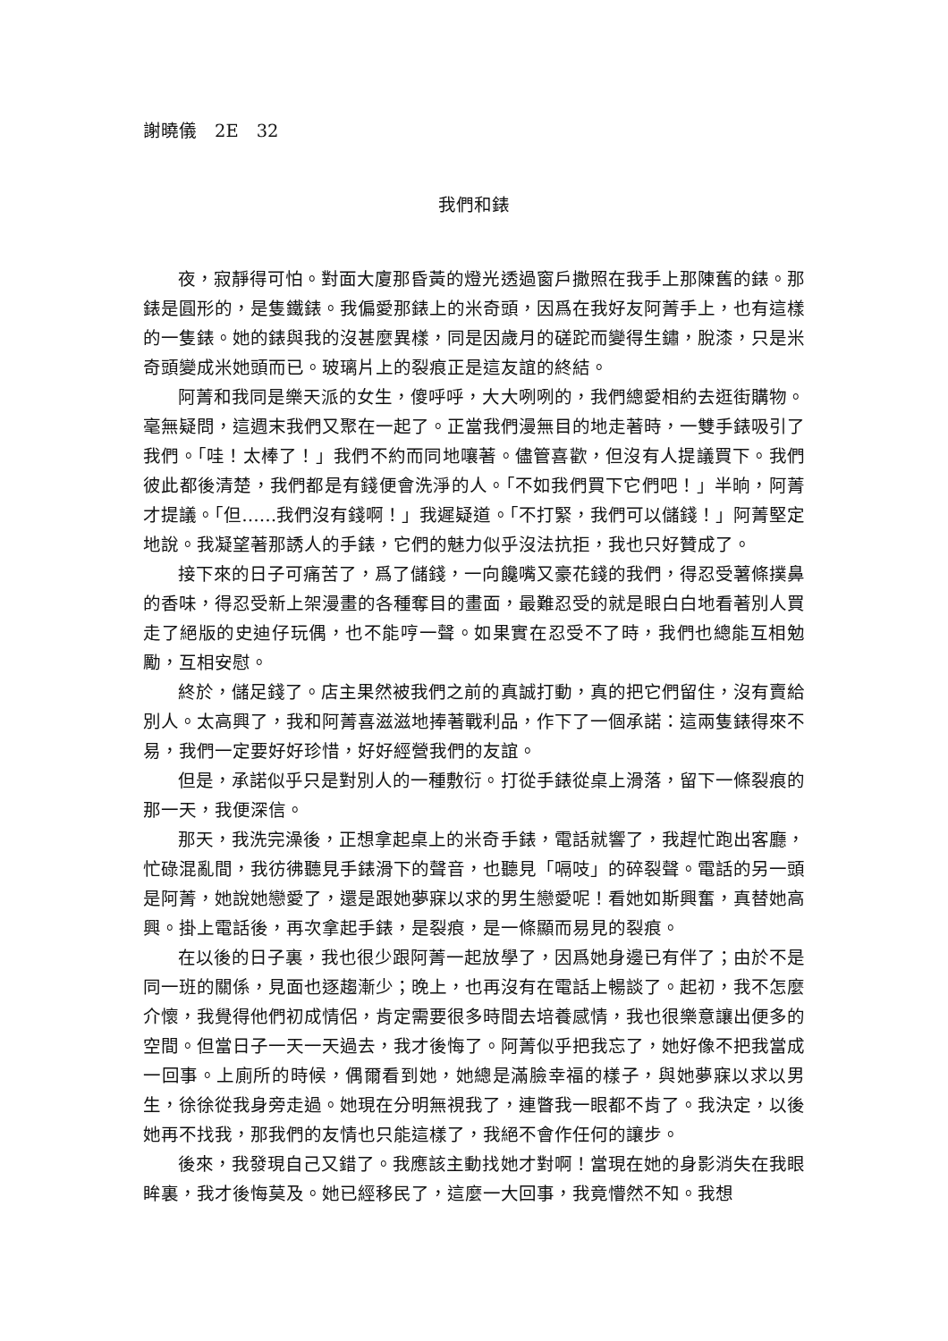謝曉儀　2E　32
我們和錶
夜，寂靜得可怕。對面大廈那昏黃的燈光透過窗戶撒照在我手上那陳舊的錶。那錶是圓形的，是隻鐵錶。我偏愛那錶上的米奇頭，因爲在我好友阿菁手上，也有這樣的一隻錶。她的錶與我的沒甚麼異樣，同是因歲月的磋跎而變得生鏽，脫漆，只是米奇頭變成米她頭而已。玻璃片上的裂痕正是這友誼的終結。
阿菁和我同是樂天派的女生，傻呼呼，大大咧咧的，我們總愛相約去逛街購物。毫無疑問，這週末我們又聚在一起了。正當我們漫無目的地走著時，一雙手錶吸引了我們。「哇！太棒了！」我們不約而同地嚷著。儘管喜歡，但沒有人提議買下。我們彼此都後清楚，我們都是有錢便會洗淨的人。「不如我們買下它們吧！」半晌，阿菁才提議。「但……我們沒有錢啊！」我遲疑道。「不打緊，我們可以儲錢！」阿菁堅定地說。我凝望著那誘人的手錶，它們的魅力似乎沒法抗拒，我也只好贊成了。
接下來的日子可痛苦了，爲了儲錢，一向饞嘴又豪花錢的我們，得忍受薯條撲鼻的香味，得忍受新上架漫畫的各種奪目的畫面，最難忍受的就是眼白白地看著別人買走了絕版的史迪仔玩偶，也不能哼一聲。如果實在忍受不了時，我們也總能互相勉勵，互相安慰。
終於，儲足錢了。店主果然被我們之前的真誠打動，真的把它們留住，沒有賣給別人。太高興了，我和阿菁喜滋滋地捧著戰利品，作下了一個承諾：這兩隻錶得來不易，我們一定要好好珍惜，好好經營我們的友誼。
但是，承諾似乎只是對別人的一種敷衍。打從手錶從桌上滑落，留下一條裂痕的那一天，我便深信。
那天，我洗完澡後，正想拿起桌上的米奇手錶，電話就響了，我趕忙跑出客廳，忙碌混亂間，我彷彿聽見手錶滑下的聲音，也聽見「嗝吱」的碎裂聲。電話的另一頭是阿菁，她說她戀愛了，還是跟她夢寐以求的男生戀愛呢！看她如斯興奮，真替她高興。掛上電話後，再次拿起手錶，是裂痕，是一條顯而易見的裂痕。
在以後的日子裏，我也很少跟阿菁一起放學了，因爲她身邊已有伴了；由於不是同一班的關係，見面也逐趨漸少；晚上，也再沒有在電話上暢談了。起初，我不怎麼介懷，我覺得他們初成情侶，肯定需要很多時間去培養感情，我也很樂意讓出便多的空間。但當日子一天一天過去，我才後悔了。阿菁似乎把我忘了，她好像不把我當成一回事。上廁所的時候，偶爾看到她，她總是滿臉幸福的樣子，與她夢寐以求以男生，徐徐從我身旁走過。她現在分明無視我了，連瞥我一眼都不肯了。我決定，以後她再不找我，那我們的友情也只能這樣了，我絕不會作任何的讓步。
後來，我發現自己又錯了。我應該主動找她才對啊！當現在她的身影消失在我眼眸裏，我才後悔莫及。她已經移民了，這麼一大回事，我竟懵然不知。我想